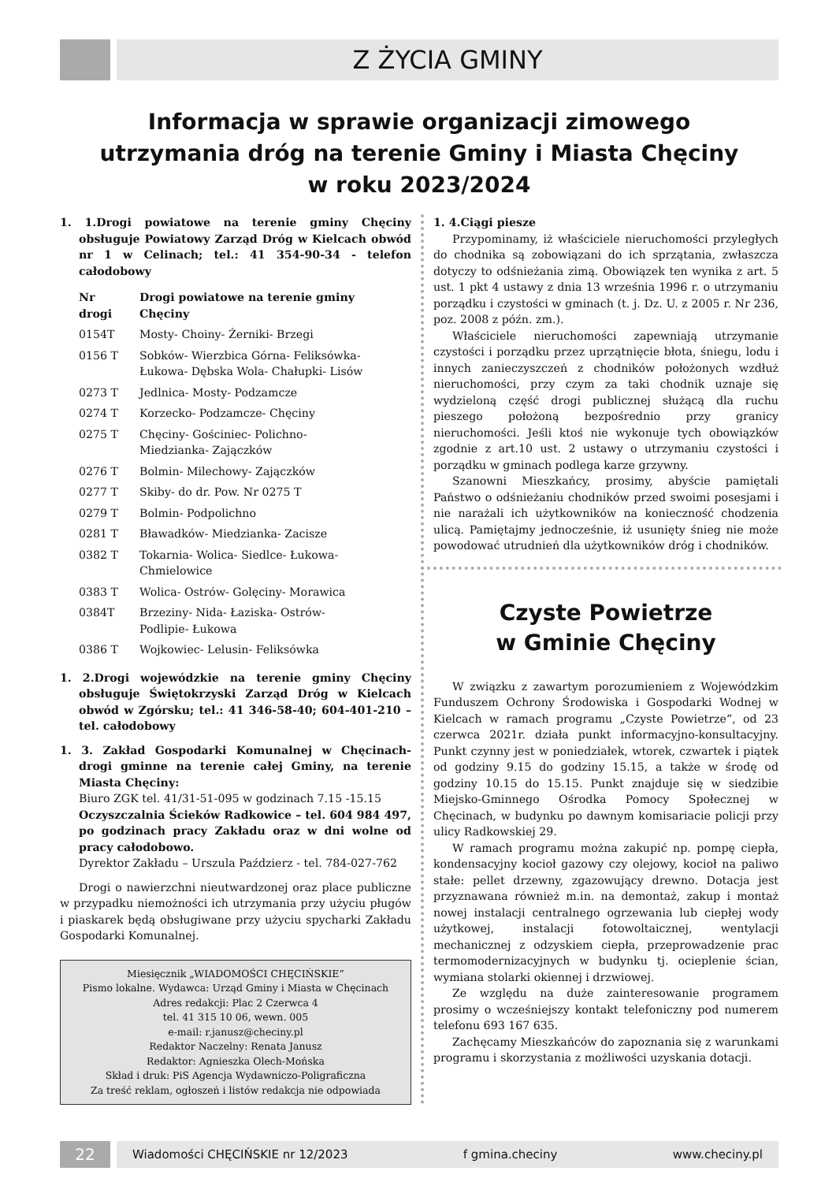Z ŻYCIA GMINY
Informacja w sprawie organizacji zimowego
utrzymania dróg na terenie Gminy i Miasta Chęciny
w roku 2023/2024
1. 1.Drogi powiatowe na terenie gminy Chęciny obsługuje Powiatowy Zarząd Dróg w Kielcach obwód nr 1 w Celinach; tel.: 41 354-90-34 - telefon całodobowy
| Nr drogi | Drogi powiatowe na terenie gminy Chęciny |
| --- | --- |
| 0154T | Mosty- Choiny- Żerniki- Brzegi |
| 0156 T | Sobków- Wierzbica Górna- Feliksówka- Łukowa- Dębska Wola- Chałupki- Lisów |
| 0273 T | Jedlnica- Mosty- Podzamcze |
| 0274 T | Korzecko- Podzamcze- Chęciny |
| 0275 T | Chęciny- Gościniec- Polichno- Miedzianka- Zajączków |
| 0276 T | Bolmin- Milechowy- Zajączków |
| 0277 T | Skiby- do dr. Pow. Nr 0275 T |
| 0279 T | Bolmin- Podpolichno |
| 0281 T | Bławadków- Miedzianka- Zacisze |
| 0382 T | Tokarnia- Wolica- Siedlce- Łukowa- Chmielowice |
| 0383 T | Wolica- Ostrów- Golęciny- Morawica |
| 0384T | Brzeziny- Nida- Łaziska- Ostrów- Podlipie- Łukowa |
| 0386 T | Wojkowiec- Lelusin- Feliksówka |
1. 2.Drogi wojewódzkie na terenie gminy Chęciny obsługuje Świętokrzyski Zarząd Dróg w Kielcach obwód w Zgórsku; tel.: 41 346-58-40; 604-401-210 – tel. całodobowy
1. 3. Zakład Gospodarki Komunalnej w Chęcinach- drogi gminne na terenie całej Gminy, na terenie Miasta Chęciny:
Biuro ZGK tel. 41/31-51-095 w godzinach 7.15 -15.15
Oczyszczalnia Ścieków Radkowice – tel. 604 984 497, po godzinach pracy Zakładu oraz w dni wolne od pracy całodobowo.
Dyrektor Zakładu – Urszula Paździerz - tel. 784-027-762
Drogi o nawierzchni nieutwardzonej oraz place publiczne w przypadku niemożności ich utrzymania przy użyciu pługów i piaskarek będą obsługiwane przy użyciu spycharki Zakładu Gospodarki Komunalnej.
Miesięcznik „WIADOMOŚCI CHĘCIŃSKIE”
Pismo lokalne. Wydawca: Urząd Gminy i Miasta w Chęcinach
Adres redakcji: Plac 2 Czerwca 4
tel. 41 315 10 06, wewn. 005
e-mail: r.janusz@checiny.pl
Redaktor Naczelny: Renata Janusz
Redaktor: Agnieszka Olech-Mońska
Skład i druk: PiS Agencja Wydawniczo-Poligraficzna
Za treść reklam, ogłoszeń i listów redakcja nie odpowiada
1. 4.Ciągi piesze
Przypominamy, iż właściciele nieruchomości przyległych do chodnika są zobowiązani do ich sprzątania, zwłaszcza dotyczy to odśnieżania zimą. Obowiązek ten wynika z art. 5 ust. 1 pkt 4 ustawy z dnia 13 września 1996 r. o utrzymaniu porządku i czystości w gminach (t. j. Dz. U. z 2005 r. Nr 236, poz. 2008 z późn. zm.).
Właściciele nieruchomości zapewniają utrzymanie czystości i porządku przez uprzątnięcie błota, śniegu, lodu i innych zanieczyszczeń z chodników położonych wzdłuż nieruchomości, przy czym za taki chodnik uznaje się wydzieloną część drogi publicznej służącą dla ruchu pieszego położoną bezpośrednio przy granicy nieruchomości. Jeśli ktoś nie wykonuje tych obowiązków zgodnie z art.10 ust. 2 ustawy o utrzymaniu czystości i porządku w gminach podlega karze grzywny.
Szanowni Mieszkańcy, prosimy, abyście pamiętali Państwo o odśnieżaniu chodników przed swoimi posesjami i nie narażali ich użytkowników na konieczność chodzenia ulicą. Pamiętajmy jednocześnie, iż usunięty śnieg nie może powodować utrudnień dla użytkowników dróg i chodników.
Czyste Powietrze
w Gminie Chęciny
W związku z zawartym porozumieniem z Wojewódzkim Funduszem Ochrony Środowiska i Gospodarki Wodnej w Kielcach w ramach programu „Czyste Powietrze”, od 23 czerwca 2021r. działa punkt informacyjno-konsultacyjny. Punkt czynny jest w poniedziałek, wtorek, czwartek i piątek od godziny 9.15 do godziny 15.15, a także w środę od godziny 10.15 do 15.15. Punkt znajduje się w siedzibie Miejsko-Gminnego Ośrodka Pomocy Społecznej w Chęcinach, w budynku po dawnym komisariacie policji przy ulicy Radkowskiej 29.
W ramach programu można zakupić np. pompę ciepła, kondensacyjny kocioł gazowy czy olejowy, kocioł na paliwo stałe: pellet drzewny, zgazowujący drewno. Dotacja jest przyznawana również m.in. na demontaż, zakup i montaż nowej instalacji centralnego ogrzewania lub ciepłej wody użytkowej, instalacji fotowoltaicznej, wentylacji mechanicznej z odzyskiem ciepła, przeprowadzenie prac termomodernizacyjnych w budynku tj. ocieplenie ścian, wymiana stolarki okiennej i drzwiowej.
Ze względu na duże zainteresowanie programem prosimy o wcześniejszy kontakt telefoniczny pod numerem telefonu 693 167 635.
Zachęcamy Mieszkańców do zapoznania się z warunkami programu i skorzystania z możliwości uzyskania dotacji.
22
Wiadomości CHĘCIŃSKIE nr 12/2023 f gmina.checiny www.checiny.pl